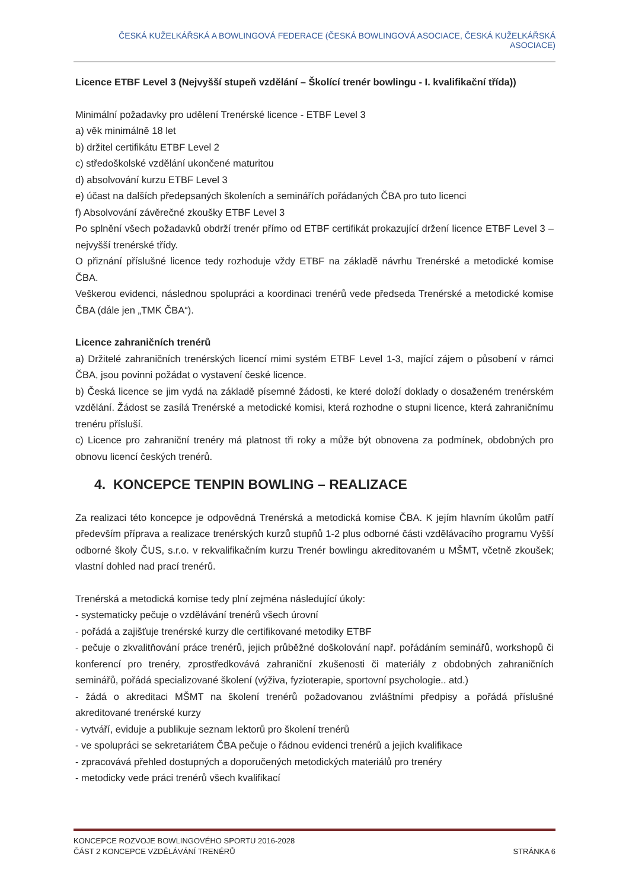ČESKÁ KUŽELKÁŘSKÁ A BOWLINGOVÁ FEDERACE (ČESKÁ BOWLINGOVÁ ASOCIACE, ČESKÁ KUŽELKÁŘSKÁ ASOCIACE)
Licence ETBF Level 3 (Nejvyšší stupeň vzdělání – Školící trenér bowlingu - I. kvalifikační třída))
Minimální požadavky pro udělení Trenérské licence - ETBF Level 3
a) věk minimálně 18 let
b) držitel certifikátu ETBF Level 2
c) středoškolské vzdělání ukončené maturitou
d) absolvování kurzu ETBF Level 3
e) účast na dalších předepsaných školeních a seminářích pořádaných ČBA pro tuto licenci
f) Absolvování závěrečné zkoušky ETBF Level 3
Po splnění všech požadavků obdrží trenér přímo od ETBF certifikát prokazující držení licence ETBF Level 3 – nejvyšší trenérské třídy.
O přiznání příslušné licence tedy rozhoduje vždy ETBF na základě návrhu Trenérské a metodické komise ČBA.
Veškerou evidenci, následnou spolupráci a koordinaci trenérů vede předseda Trenérské a metodické komise ČBA (dále jen „TMK ČBA“).
Licence zahraničních trenérů
a) Držitelé zahraničních trenérských licencí mimi systém ETBF Level 1-3, mající zájem o působení v rámci ČBA, jsou povinni požádat o vystavení české licence.
b) Česká licence se jim vydá na základě písemné žádosti, ke které doloží doklady o dosaženém trenérském vzdělání. Žádost se zasílá Trenérské a metodické komisi, která rozhodne o stupni licence, která zahraničnímu trenéru přísluší.
c) Licence pro zahraniční trenéry má platnost tři roky a může být obnovena za podmínek, obdobných pro obnovu licencí českých trenérů.
4. KONCEPCE TENPIN BOWLING – REALIZACE
Za realizaci této koncepce je odpovědná Trenérská a metodická komise ČBA. K jejím hlavním úkolům patří především příprava a realizace trenérských kurzů stupňů 1-2 plus odborné části vzdělávacího programu Vyšší odborné školy ČUS, s.r.o. v rekvalifikačním kurzu Trenér bowlingu akreditovaném u MŠMT, včetně zkoušek; vlastní dohled nad prací trenérů.
Trenérská a metodická komise tedy plní zejména následující úkoly:
- systematicky pečuje o vzdělávání trenérů všech úrovní
- pořádá a zajišťuje trenérské kurzy dle certifikované metodiky ETBF
- pečuje o zkvalitňování práce trenérů, jejich průběžné doškolování např. pořádáním seminářů, workshopů či konferencí pro trenéry, zprostředkovává zahraniční zkušenosti či materiály z obdobných zahraničních seminářů, pořádá specializované školení (výživa, fyzioterapie, sportovní psychologie.. atd.)
- žádá o akreditaci MŠMT na školení trenérů požadovanou zvláštními předpisy a pořádá příslušné akreditované trenérské kurzy
- vytváří, eviduje a publikuje seznam lektorů pro školení trenérů
- ve spolupráci se sekretariátem ČBA pečuje o řádnou evidenci trenérů a jejich kvalifikace
- zpracovává přehled dostupných a doporučených metodických materiálů pro trenéry
- metodicky vede práci trenérů všech kvalifikací
KONCEPCE ROZVOJE BOWLINGOVÉHO SPORTU 2016-2028
ČÁST 2 KONCEPCE VZDĚLÁVÁNÍ TRENÉRŮ STRÁNKA 6